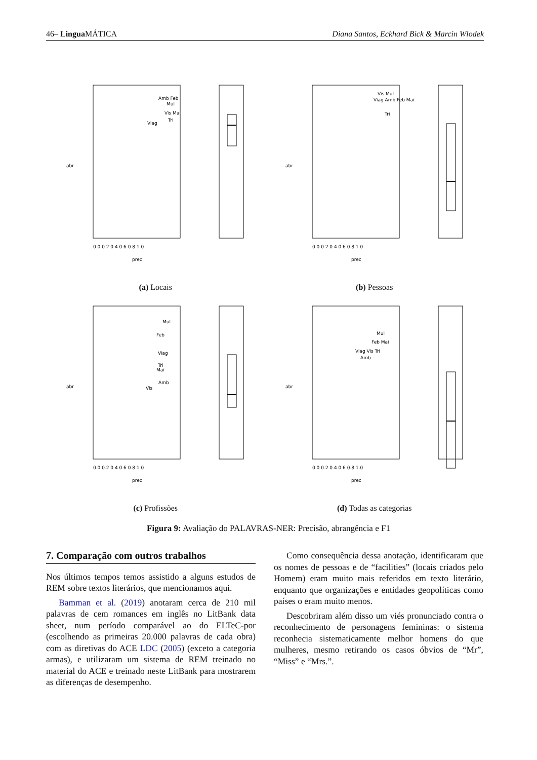46– Lingua MÁTICA Diana Santos, Eckhard Bick & Marcin Wlodek
Amb Feb
Mul
Vis Mai
Tri
Viag
0.0 0.2 0.4 0.6 0.8 1.0
prec
abr
(a) Locais
Vis Mul
Viag Amb Feb Mai
Tri
0.0 0.2 0.4 0.6 0.8 1.0
prec
abr
(b) Pessoas
Mul
Feb
Viag
Tri
Mai
Amb
Vis
0.0 0.2 0.4 0.6 0.8 1.0
prec
abr
(c) Profissões
Mul
Feb Mai
Viag Vis Tri
Amb
0.0 0.2 0.4 0.6 0.8 1.0
prec
abr
(d) Todas as categorias
Figura 9: Avaliação do PALAVRAS-NER: Precisão, abrangência e F1
7. Comparação com outros trabalhos
Nos últimos tempos temos assistido a alguns estudos de REM sobre textos literários, que mencionamos aqui.
Bamman et al. (2019) anotaram cerca de 210 mil palavras de cem romances em inglês no LitBank data sheet, num período comparável ao do ELTeC-por (escolhendo as primeiras 20.000 palavras de cada obra) com as diretivas do ACE LDC (2005) (exceto a categoria armas), e utilizaram um sistema de REM treinado no material do ACE e treinado neste LitBank para mostrarem as diferenças de desempenho.
Como consequência dessa anotação, identificaram que os nomes de pessoas e de “facilities” (locais criados pelo Homem) eram muito mais referidos em texto literário, enquanto que organizações e entidades geopolíticas como países o eram muito menos.
Descobriram além disso um viés pronunciado contra o reconhecimento de personagens femininas: o sistema reconhecia sistematicamente melhor homens do que mulheres, mesmo retirando os casos óbvios de “Mr”, “Miss” e “Mrs.”.